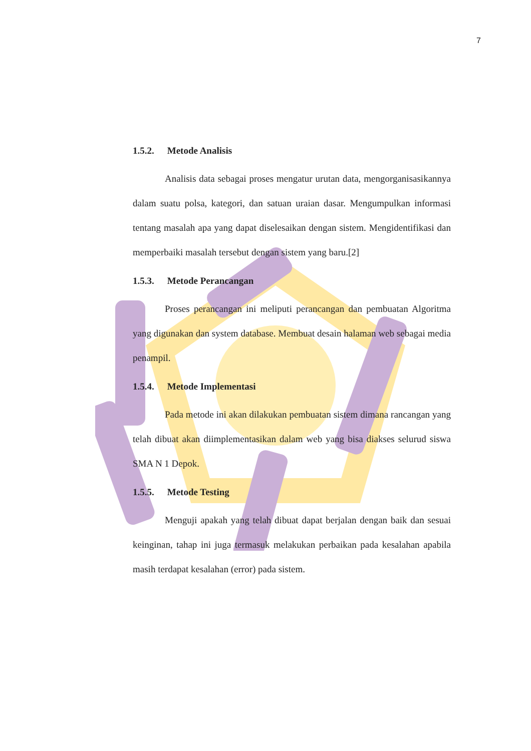7
1.5.2. Metode Analisis
Analisis data sebagai proses mengatur urutan data, mengorganisasikannya dalam suatu polsa, kategori, dan satuan uraian dasar. Mengumpulkan informasi tentang masalah apa yang dapat diselesaikan dengan sistem. Mengidentifikasi dan memperbaiki masalah tersebut dengan sistem yang baru.[2]
1.5.3. Metode Perancangan
Proses perancangan ini meliputi perancangan dan pembuatan Algoritma yang digunakan dan system database. Membuat desain halaman web sebagai media penampil.
1.5.4. Metode Implementasi
Pada metode ini akan dilakukan pembuatan sistem dimana rancangan yang telah dibuat akan diimplementasikan dalam web yang bisa diakses selurud siswa SMA N 1 Depok.
1.5.5. Metode Testing
Menguji apakah yang telah dibuat dapat berjalan dengan baik dan sesuai keinginan, tahap ini juga termasuk melakukan perbaikan pada kesalahan apabila masih terdapat kesalahan (error) pada sistem.